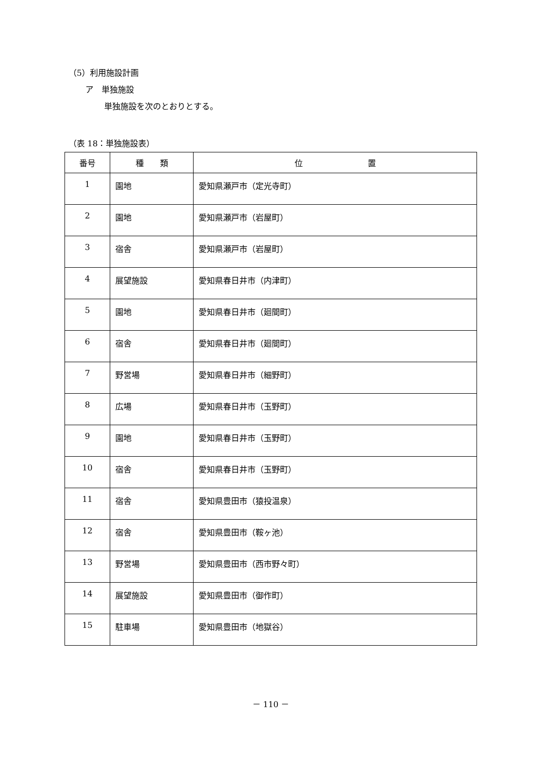（5）利用施設計画
ア　単独施設
単独施設を次のとおりとする。
（表 18：単独施設表）
| 番号 | 種 類 | 位 置 |
| --- | --- | --- |
| 1 | 園地 | 愛知県瀬戸市（定光寺町） |
| 2 | 園地 | 愛知県瀬戸市（岩屋町） |
| 3 | 宿舎 | 愛知県瀬戸市（岩屋町） |
| 4 | 展望施設 | 愛知県春日井市（内津町） |
| 5 | 園地 | 愛知県春日井市（廻間町） |
| 6 | 宿舎 | 愛知県春日井市（廻間町） |
| 7 | 野営場 | 愛知県春日井市（細野町） |
| 8 | 広場 | 愛知県春日井市（玉野町） |
| 9 | 園地 | 愛知県春日井市（玉野町） |
| 10 | 宿舎 | 愛知県春日井市（玉野町） |
| 11 | 宿舎 | 愛知県豊田市（猿投温泉） |
| 12 | 宿舎 | 愛知県豊田市（鞍ヶ池） |
| 13 | 野営場 | 愛知県豊田市（西市野々町） |
| 14 | 展望施設 | 愛知県豊田市（御作町） |
| 15 | 駐車場 | 愛知県豊田市（地獄谷） |
－ 110 －